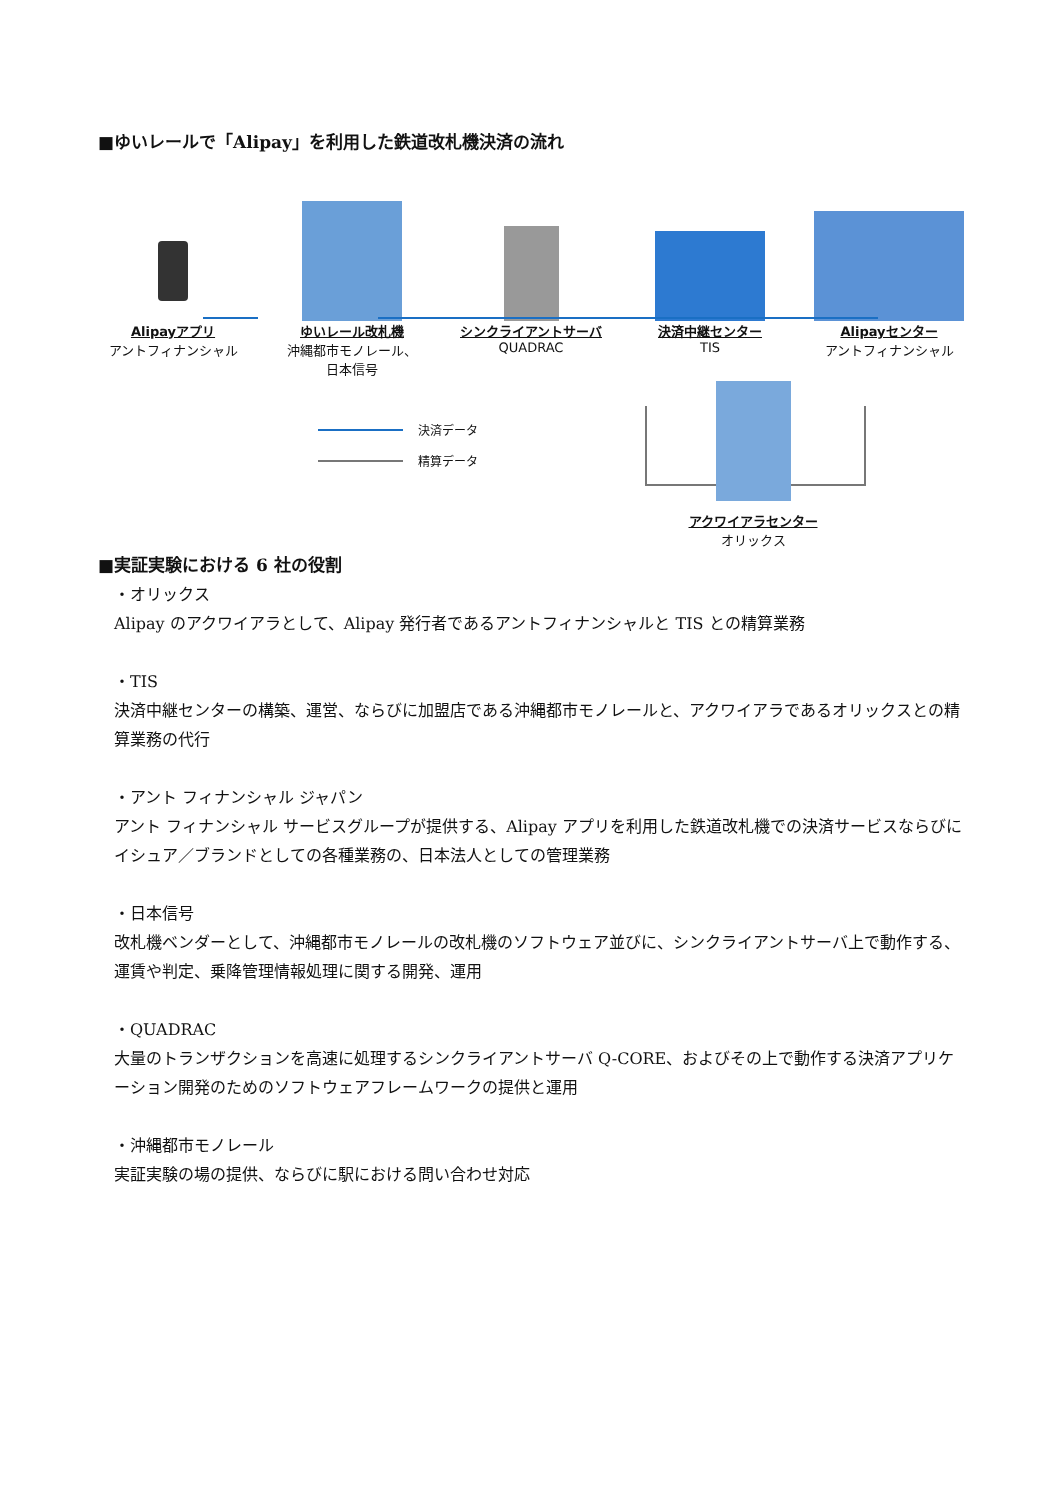■ゆいレールで「Alipay」を利用した鉄道改札機決済の流れ
Alipayアプリ
アントフィナンシャル
ゆいレール改札機
沖縄都市モノレール、
日本信号
シンクライアントサーバ
QUADRAC
決済中継センター
TIS
Alipayセンター
アントフィナンシャル
決済データ
精算データ
アクワイアラセンター
オリックス
■実証実験における 6 社の役割
・オリックス
Alipay のアクワイアラとして、Alipay 発行者であるアントフィナンシャルと TIS との精算業務
・TIS
決済中継センターの構築、運営、ならびに加盟店である沖縄都市モノレールと、アクワイアラであるオリックスとの精算業務の代行
・アント フィナンシャル ジャパン
アント フィナンシャル サービスグループが提供する、Alipay アプリを利用した鉄道改札機での決済サービスならびにイシュア／ブランドとしての各種業務の、日本法人としての管理業務
・日本信号
改札機ベンダーとして、沖縄都市モノレールの改札機のソフトウェア並びに、シンクライアントサーバ上で動作する、運賃や判定、乗降管理情報処理に関する開発、運用
・QUADRAC
大量のトランザクションを高速に処理するシンクライアントサーバ Q-CORE、およびその上で動作する決済アプリケーション開発のためのソフトウェアフレームワークの提供と運用
・沖縄都市モノレール
実証実験の場の提供、ならびに駅における問い合わせ対応